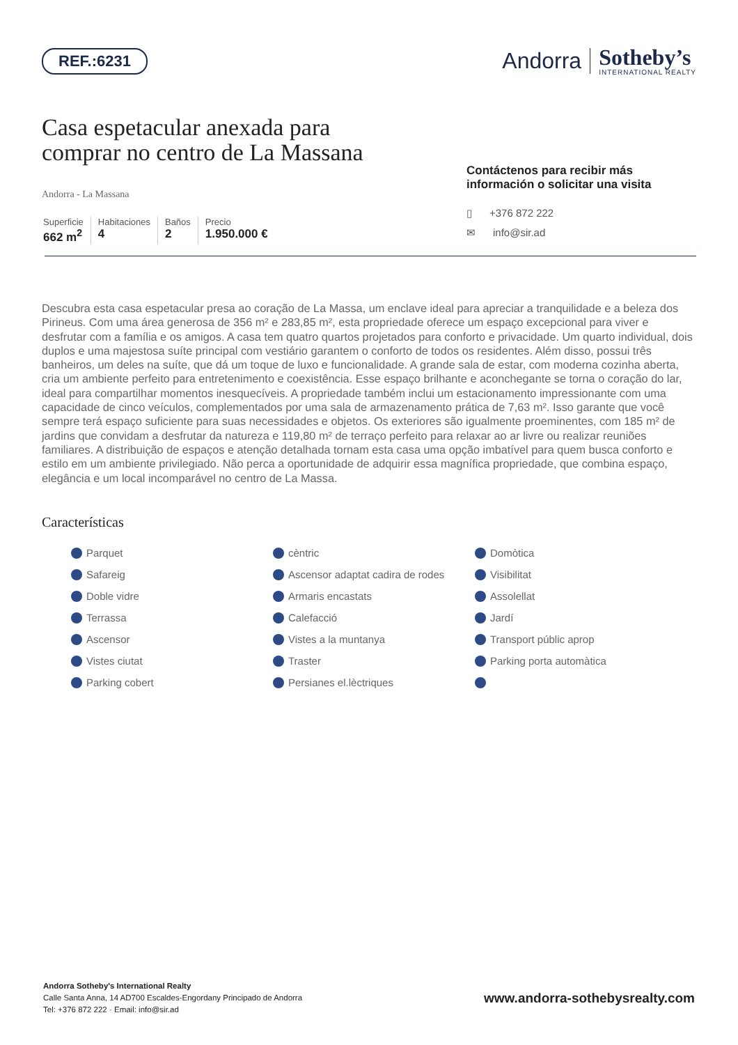REF.:6231
Andorra
Sotheby’s
INTERNATIONAL REALTY
Casa espetacular anexada para
comprar no centro de La Massana
Andorra - La Massana
Superficie
662 m<sup>2</sup>
Habitaciones
4
Baños
2
Precio
1.950.000 €
Contáctenos para recibir más información o solicitar una visita
▯ +376 872 222
✉ info@sir.ad
Descubra esta casa espetacular presa ao coração de La Massa, um enclave ideal para apreciar a tranquilidade e a beleza dos Pirineus. Com uma área generosa de 356 m² e 283,85 m², esta propriedade oferece um espaço excepcional para viver e desfrutar com a família e os amigos. A casa tem quatro quartos projetados para conforto e privacidade. Um quarto individual, dois duplos e uma majestosa suíte principal com vestiário garantem o conforto de todos os residentes. Além disso, possui três banheiros, um deles na suíte, que dá um toque de luxo e funcionalidade. A grande sala de estar, com moderna cozinha aberta, cria um ambiente perfeito para entretenimento e coexistência. Esse espaço brilhante e aconchegante se torna o coração do lar, ideal para compartilhar momentos inesquecíveis. A propriedade também inclui um estacionamento impressionante com uma capacidade de cinco veículos, complementados por uma sala de armazenamento prática de 7,63 m². Isso garante que você sempre terá espaço suficiente para suas necessidades e objetos. Os exteriores são igualmente proeminentes, com 185 m² de jardins que convidam a desfrutar da natureza e 119,80 m² de terraço perfeito para relaxar ao ar livre ou realizar reuniões familiares. A distribuição de espaços e atenção detalhada tornam esta casa uma opção imbatível para quem busca conforto e estilo em um ambiente privilegiado. Não perca a oportunidade de adquirir essa magnífica propriedade, que combina espaço, elegância e um local incomparável no centro de La Massa.
Características
Parquet cèntric Domòtica Safareig Ascensor adaptat cadira de rodes Visibilitat Doble vidre Armaris encastats Assolellat Terrassa Calefacció Jardí Ascensor Vistes a la muntanya Transport públic aprop Vistes ciutat Traster Parking porta automàtica Parking cobert Persianes el.lèctriques
Andorra Sotheby's International Realty
Calle Santa Anna, 14 AD700 Escaldes-Engordany Principado de Andorra
Tel: +376 872 222 · Email: info@sir.ad
www.andorra-sothebysrealty.com